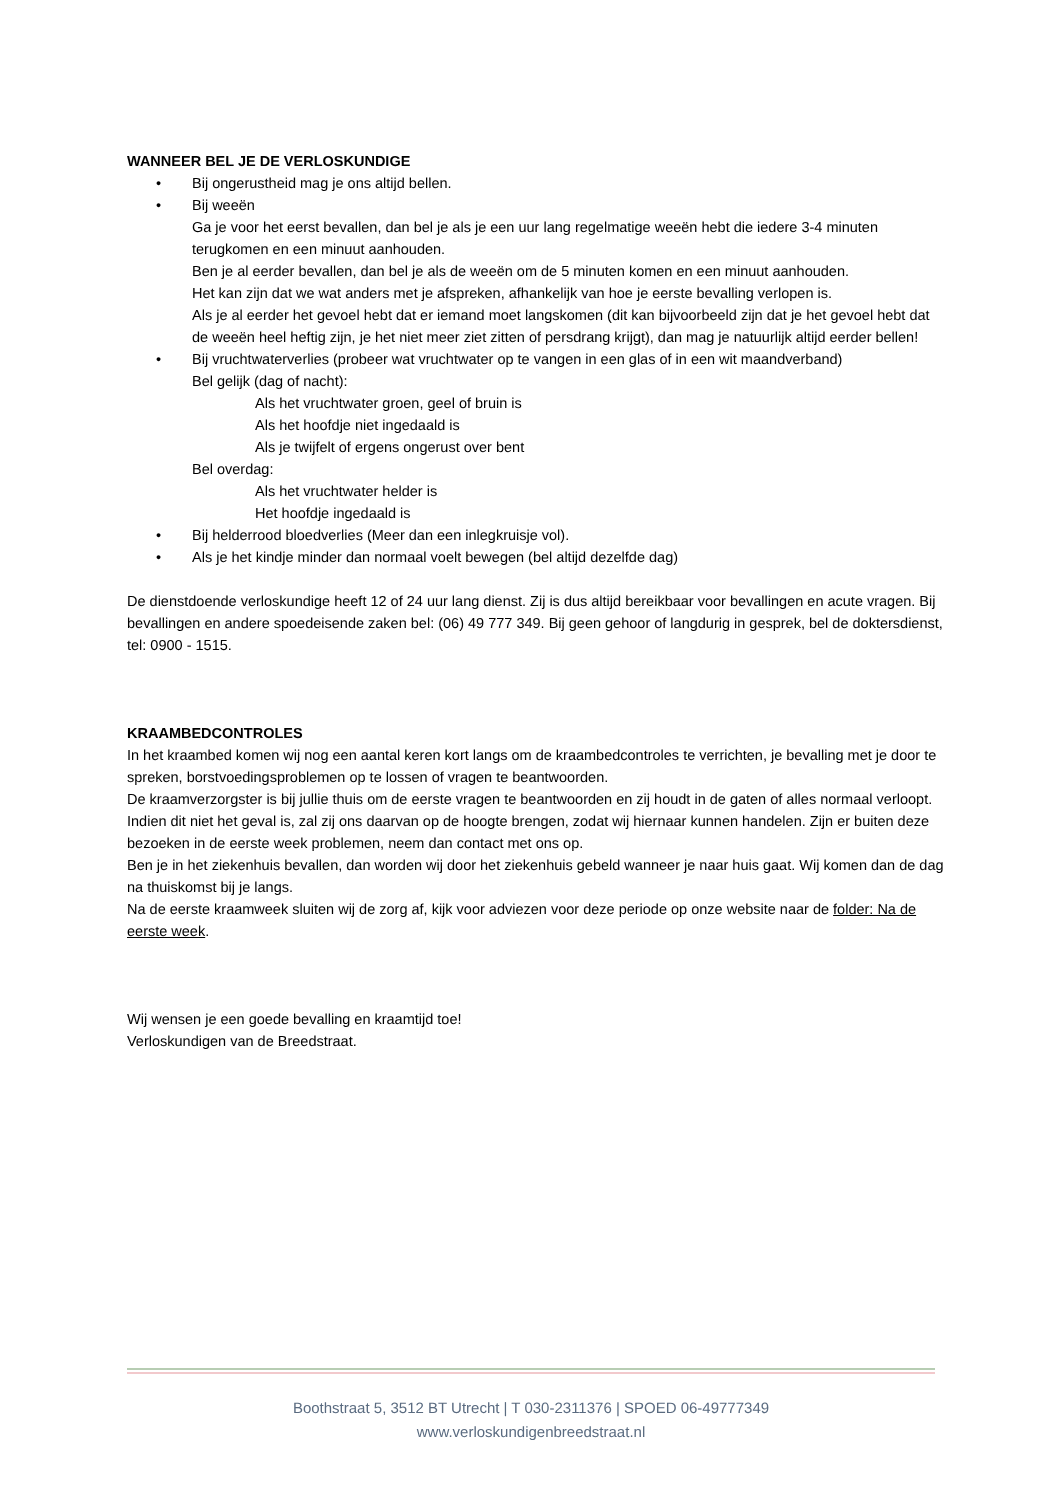WANNEER BEL JE DE VERLOSKUNDIGE
• Bij ongerustheid mag je ons altijd bellen.
• Bij weeën
Ga je voor het eerst bevallen, dan bel je als je een uur lang regelmatige weeën hebt die iedere 3-4 minuten terugkomen en een minuut aanhouden.
Ben je al eerder bevallen, dan bel je als de weeën om de 5 minuten komen en een minuut aanhouden.
Het kan zijn dat we wat anders met je afspreken, afhankelijk van hoe je eerste bevalling verlopen is.
Als je al eerder het gevoel hebt dat er iemand moet langskomen (dit kan bijvoorbeeld zijn dat je het gevoel hebt dat de weeën heel heftig zijn, je het niet meer ziet zitten of persdrang krijgt), dan mag je natuurlijk altijd eerder bellen!
• Bij vruchtwaterverlies (probeer wat vruchtwater op te vangen in een glas of in een wit maandverband)
Bel gelijk (dag of nacht):
Als het vruchtwater groen, geel of bruin is
Als het hoofdje niet ingedaald is
Als je twijfelt of ergens ongerust over bent
Bel overdag:
Als het vruchtwater helder is
Het hoofdje ingedaald is
• Bij helderrood bloedverlies (Meer dan een inlegkruisje vol).
• Als je het kindje minder dan normaal voelt bewegen (bel altijd dezelfde dag)
De dienstdoende verloskundige heeft 12 of 24 uur lang dienst. Zij is dus altijd bereikbaar voor bevallingen en acute vragen. Bij bevallingen en andere spoedeisende zaken bel: (06) 49 777 349. Bij geen gehoor of langdurig in gesprek, bel de doktersdienst, tel: 0900 - 1515.
KRAAMBEDCONTROLES
In het kraambed komen wij nog een aantal keren kort langs om de kraambedcontroles te verrichten, je bevalling met je door te spreken, borstvoedingsproblemen op te lossen of vragen te beantwoorden.
De kraamverzorgster is bij jullie thuis om de eerste vragen te beantwoorden en zij houdt in de gaten of alles normaal verloopt. Indien dit niet het geval is, zal zij ons daarvan op de hoogte brengen, zodat wij hiernaar kunnen handelen. Zijn er buiten deze bezoeken in de eerste week problemen, neem dan contact met ons op.
Ben je in het ziekenhuis bevallen, dan worden wij door het ziekenhuis gebeld wanneer je naar huis gaat. Wij komen dan de dag na thuiskomst bij je langs.
Na de eerste kraamweek sluiten wij de zorg af, kijk voor adviezen voor deze periode op onze website naar de folder: Na de eerste week.
Wij wensen je een goede bevalling en kraamtijd toe!
Verloskundigen van de Breedstraat.
Boothstraat 5, 3512 BT Utrecht | T 030-2311376 | SPOED 06-49777349
www.verloskundigenbreedstraat.nl